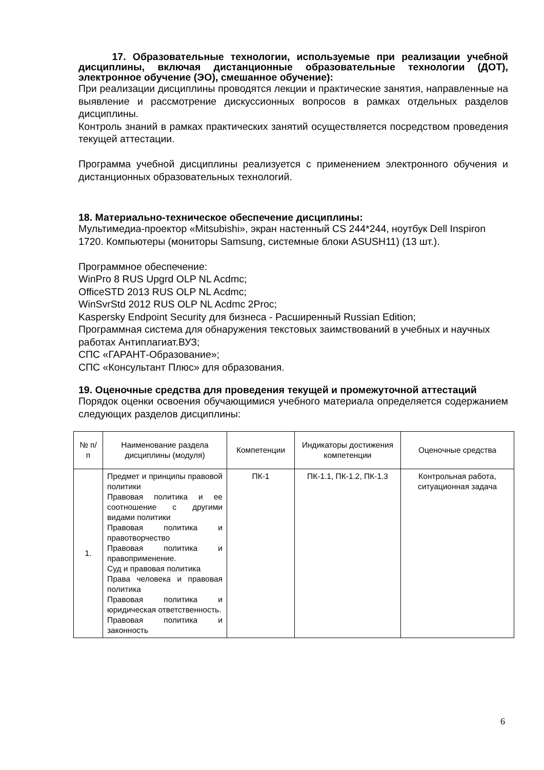17. Образовательные технологии, используемые при реализации учебной дисциплины, включая дистанционные образовательные технологии (ДОТ), электронное обучение (ЭО), смешанное обучение):
При реализации дисциплины проводятся лекции и практические занятия, направленные на выявление и рассмотрение дискуссионных вопросов в рамках отдельных разделов дисциплины.
Контроль знаний в рамках практических занятий осуществляется посредством проведения текущей аттестации.
Программа учебной дисциплины реализуется с применением электронного обучения и дистанционных образовательных технологий.
18. Материально-техническое обеспечение дисциплины:
Мультимедиа-проектор «Mitsubishi», экран настенный CS 244*244, ноутбук Dell Inspiron 1720. Компьютеры (мониторы Samsung, системные блоки ASUSH11) (13 шт.).
Программное обеспечение:
WinPro 8 RUS Upgrd OLP NL Acdmc;
OfficeSTD 2013 RUS OLP NL Acdmc;
WinSvrStd 2012 RUS OLP NL Acdmc 2Proc;
Kaspersky Endpoint Security для бизнеса - Расширенный Russian Edition;
Программная система для обнаружения текстовых заимствований в учебных и научных работах Антиплагиат.ВУЗ;
СПС «ГАРАНТ-Образование»;
СПС «Консультант Плюс» для образования.
19. Оценочные средства для проведения текущей и промежуточной аттестаций
Порядок оценки освоения обучающимися учебного материала определяется содержанием следующих разделов дисциплины:
| № п/п | Наименование раздела дисциплины (модуля) | Компетенции | Индикаторы достижения компетенции | Оценочные средства |
| --- | --- | --- | --- | --- |
| 1. | Предмет и принципы правовой политики Правовая политика и ее соотношение с другими видами политики Правовая политика и правотворчество Правовая политика и правоприменение. Суд и правовая политика Права человека и правовая политика Правовая политика и юридическая ответственность. Правовая политика и законность | ПК-1 | ПК-1.1, ПК-1.2, ПК-1.3 | Контрольная работа, ситуационная задача |
6